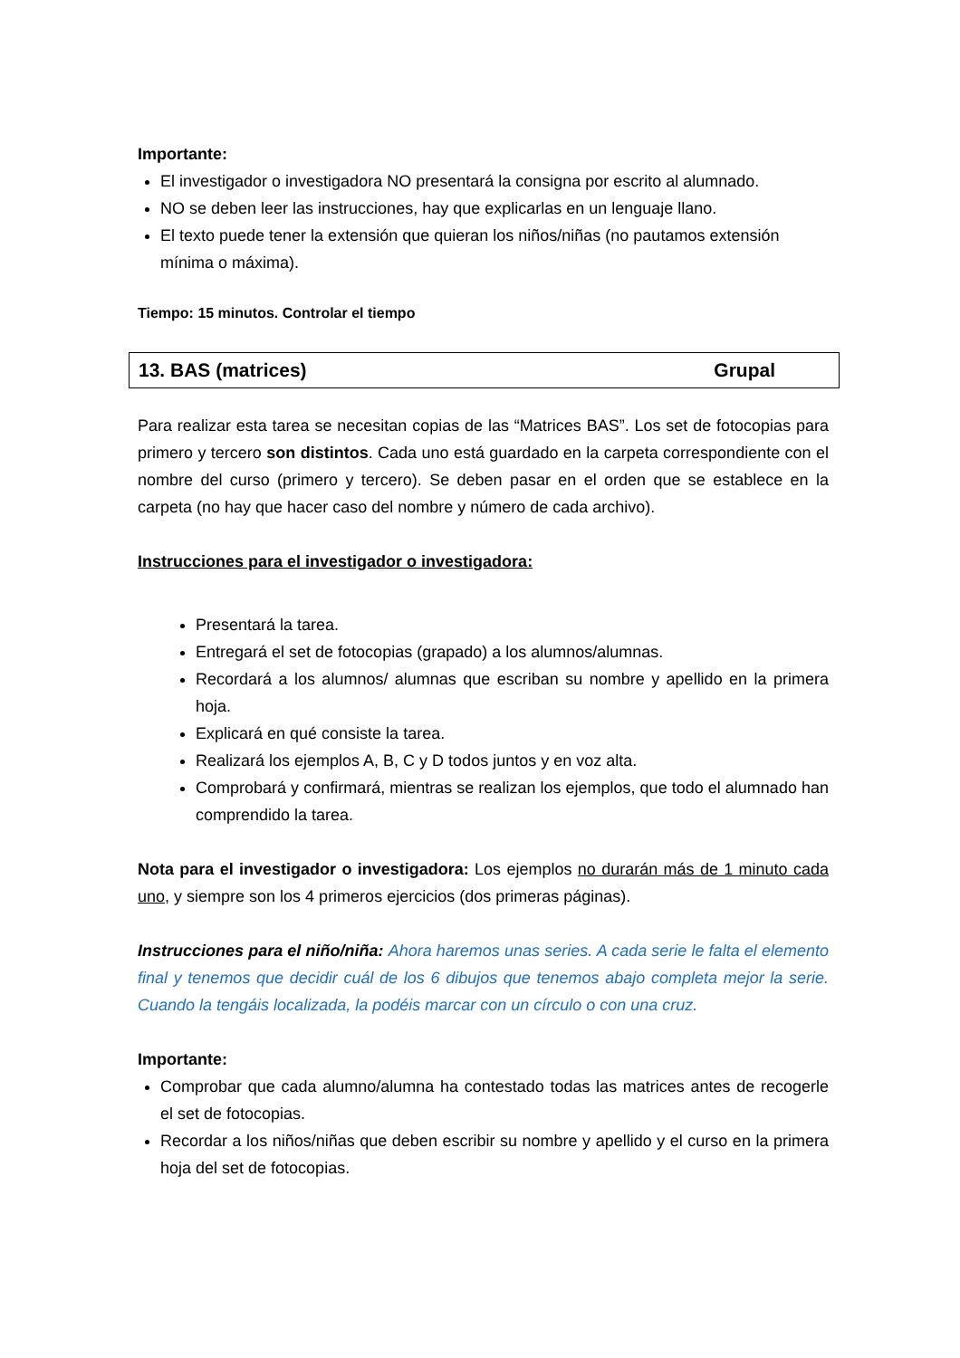Importante:
El investigador o investigadora NO presentará la consigna por escrito al alumnado.
NO se deben leer las instrucciones, hay que explicarlas en un lenguaje llano.
El texto puede tener la extensión que quieran los niños/niñas (no pautamos extensión mínima o máxima).
Tiempo: 15 minutos. Controlar el tiempo
13. BAS (matrices) Grupal
Para realizar esta tarea se necesitan copias de las “Matrices BAS”. Los set de fotocopias para primero y tercero son distintos. Cada uno está guardado en la carpeta correspondiente con el nombre del curso (primero y tercero). Se deben pasar en el orden que se establece en la carpeta (no hay que hacer caso del nombre y número de cada archivo).
Instrucciones para el investigador o investigadora:
Presentará la tarea.
Entregará el set de fotocopias (grapado) a los alumnos/alumnas.
Recordará a los alumnos/ alumnas que escriban su nombre y apellido en la primera hoja.
Explicará en qué consiste la tarea.
Realizará los ejemplos A, B, C y D todos juntos y en voz alta.
Comprobará y confirmará, mientras se realizan los ejemplos, que todo el alumnado han comprendido la tarea.
Nota para el investigador o investigadora: Los ejemplos no durarán más de 1 minuto cada uno, y siempre son los 4 primeros ejercicios (dos primeras páginas).
Instrucciones para el niño/niña: Ahora haremos unas series. A cada serie le falta el elemento final y tenemos que decidir cuál de los 6 dibujos que tenemos abajo completa mejor la serie. Cuando la tengáis localizada, la podéis marcar con un círculo o con una cruz.
Importante:
Comprobar que cada alumno/alumna ha contestado todas las matrices antes de recogerle el set de fotocopias.
Recordar a los niños/niñas que deben escribir su nombre y apellido y el curso en la primera hoja del set de fotocopias.